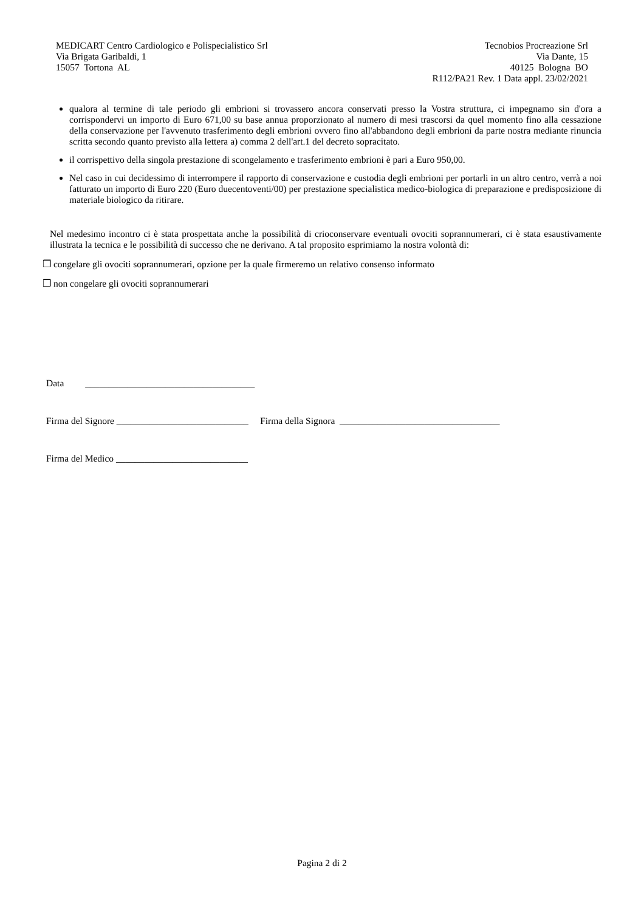MEDICART Centro Cardiologico e Polispecialistico Srl
Via Brigata Garibaldi, 1
15057 Tortona AL
Tecnobios Procreazione Srl
Via Dante, 15
40125 Bologna BO
R112/PA21 Rev. 1 Data appl. 23/02/2021
qualora al termine di tale periodo gli embrioni si trovassero ancora conservati presso la Vostra struttura, ci impegnamo sin d'ora a corrispondervi un importo di Euro 671,00 su base annua proporzionato al numero di mesi trascorsi da quel momento fino alla cessazione della conservazione per l'avvenuto trasferimento degli embrioni ovvero fino all'abbandono degli embrioni da parte nostra mediante rinuncia scritta secondo quanto previsto alla lettera a) comma 2 dell'art.1 del decreto sopracitato.
il corrispettivo della singola prestazione di scongelamento e trasferimento embrioni è pari a Euro 950,00.
Nel caso in cui decidessimo di interrompere il rapporto di conservazione e custodia degli embrioni per portarli in un altro centro, verrà a noi fatturato un importo di Euro 220 (Euro duecentoventi/00) per prestazione specialistica medico-biologica di preparazione e predisposizione di materiale biologico da ritirare.
Nel medesimo incontro ci è stata prospettata anche la possibilità di crioconservare eventuali ovociti soprannumerari, ci è stata esaustivamente illustrata la tecnica e le possibilità di successo che ne derivano. A tal proposito esprimiamo la nostra volontà di:
❒ congelare gli ovociti soprannumerari, opzione per la quale firmeremo un relativo consenso informato
❒ non congelare gli ovociti soprannumerari
Data ____________________________________
Firma del Signore ____________________________ Firma della Signora __________________________________
Firma del Medico ____________________________
Pagina 2 di 2